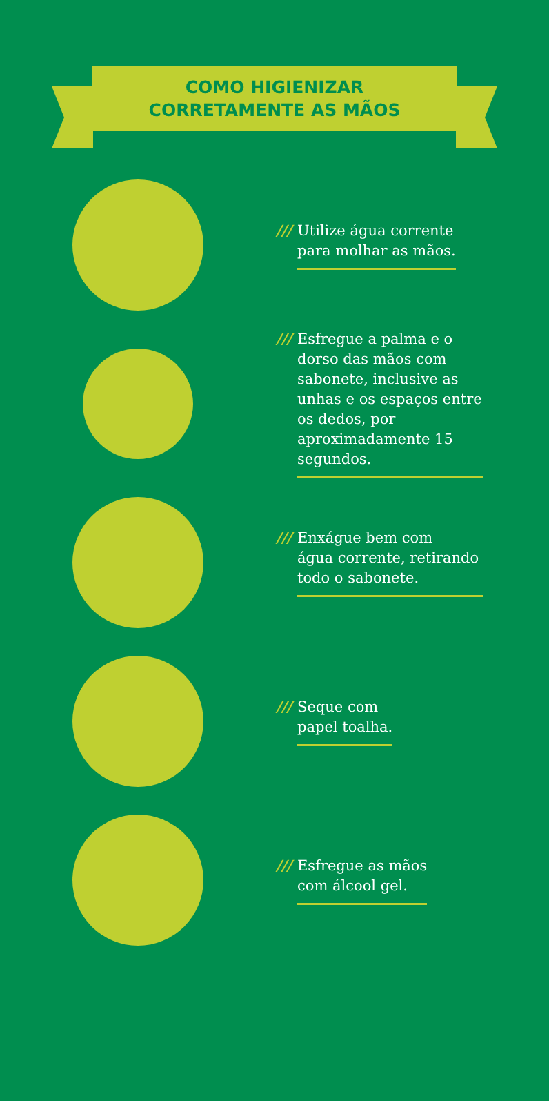COMO HIGIENIZAR
CORRETAMENTE AS MÃOS
/// Utilize água corrente
para molhar as mãos.
/// Esfregue a palma e o dorso das mãos com sabonete, inclusive as unhas e os espaços entre os dedos, por aproximadamente 15 segundos.
/// Enxágue bem com
água corrente, retirando todo o sabonete.
/// Seque com
papel toalha.
/// Esfregue as mãos
com álcool gel.